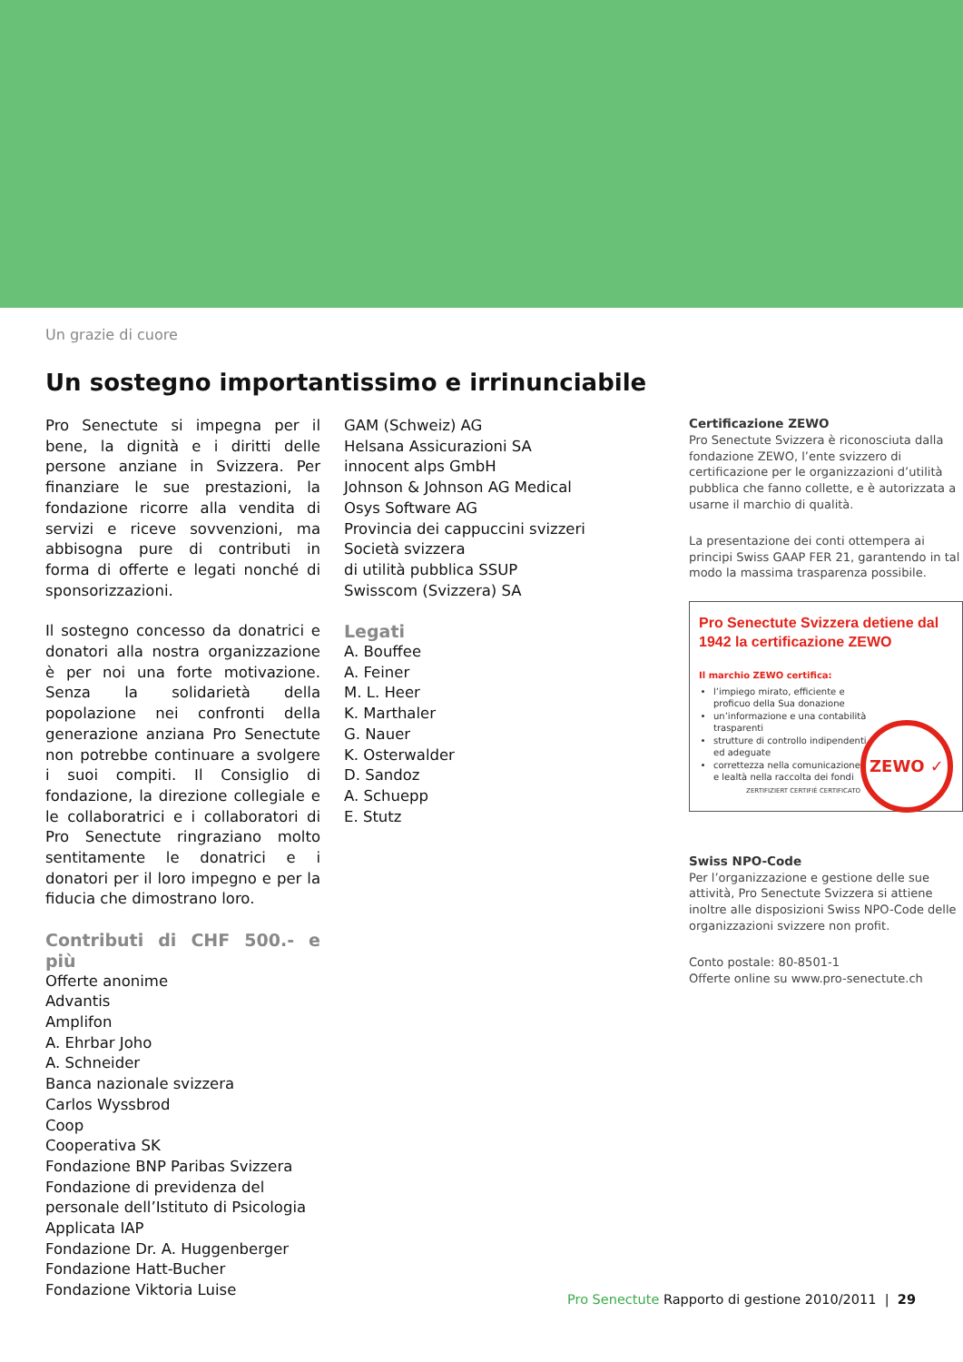Un grazie di cuore
Un sostegno importantissimo e irrinunciabile
Pro Senectute si impegna per il bene, la dignità e i diritti delle persone anziane in Svizzera. Per finanziare le sue prestazioni, la fondazione ricorre alla vendita di servizi e riceve sovvenzioni, ma abbisogna pure di contributi in forma di offerte e legati nonché di sponsorizzazioni.
Il sostegno concesso da donatrici e donatori alla nostra organizzazione è per noi una forte motivazione. Senza la solidarietà della popolazione nei confronti della generazione anziana Pro Senectute non potrebbe continuare a svolgere i suoi compiti. Il Consiglio di fondazione, la direzione collegiale e le collaboratrici e i collaboratori di Pro Senectute ringraziano molto sentitamente le donatrici e i donatori per il loro impegno e per la fiducia che dimostrano loro.
Contributi di CHF 500.- e più
Offerte anonime
Advantis
Amplifon
A. Ehrbar Joho
A. Schneider
Banca nazionale svizzera
Carlos Wyssbrod
Coop
Cooperativa SK
Fondazione BNP Paribas Svizzera
Fondazione di previdenza del personale dell’Istituto di Psicologia Applicata IAP
Fondazione Dr. A. Huggenberger
Fondazione Hatt-Bucher
Fondazione Viktoria Luise
GAM (Schweiz) AG
Helsana Assicurazioni SA
innocent alps GmbH
Johnson & Johnson AG Medical
Osys Software AG
Provincia dei cappuccini svizzeri
Società svizzera
di utilità pubblica SSUP
Swisscom (Svizzera) SA
Legati
A. Bouffee
A. Feiner
M. L. Heer
K. Marthaler
G. Nauer
K. Osterwalder
D. Sandoz
A. Schuepp
E. Stutz
Certificazione ZEWO
Pro Senectute Svizzera è riconosciuta dalla fondazione ZEWO, l’ente svizzero di certificazione per le organizzazioni d’utilità pubblica che fanno collette, e è autorizzata a usarne il marchio di qualità.
La presentazione dei conti ottempera ai principi Swiss GAAP FER 21, garantendo in tal modo la massima trasparenza possibile.
Pro Senectute Svizzera detiene dal 1942 la certificazione ZEWO
Il marchio ZEWO certifica:
l’impiego mirato, efficiente e proficuo della Sua donazione
un’informazione e una contabilità trasparenti
strutture di controllo indipendenti ed adeguate
correttezza nella comunicazione e lealtà nella raccolta dei fondi
ZEWO ✓
ZERTIFIZIERT CERTIFIÉ CERTIFICATO
Swiss NPO-Code
Per l’organizzazione e gestione delle sue attività, Pro Senectute Svizzera si attiene inoltre alle disposizioni Swiss NPO-Code delle organizzazioni svizzere non profit.
Conto postale: 80-8501-1
Offerte online su www.pro-senectute.ch
Pro Senectute Rapporto di gestione 2010/2011 | 29